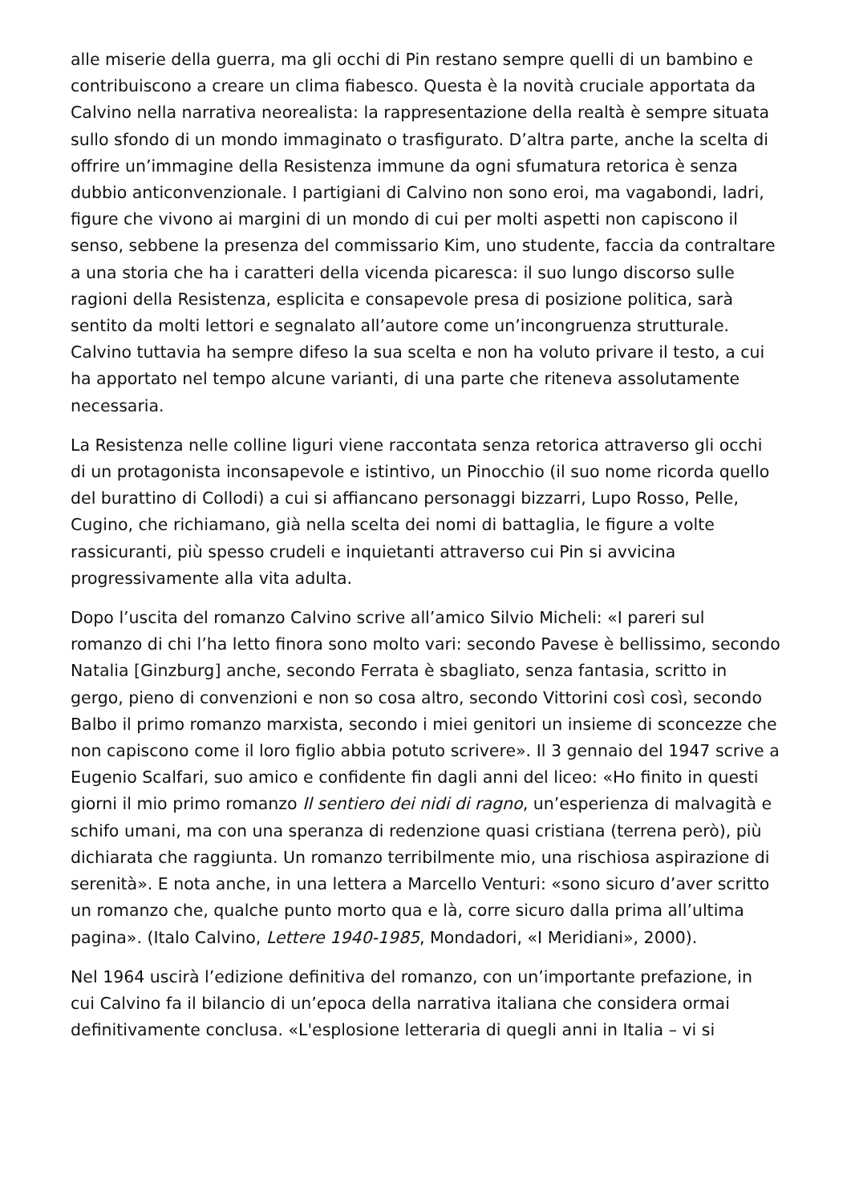alle miserie della guerra, ma gli occhi di Pin restano sempre quelli di un bambino e contribuiscono a creare un clima fiabesco. Questa è la novità cruciale apportata da Calvino nella narrativa neorealista: la rappresentazione della realtà è sempre situata sullo sfondo di un mondo immaginato o trasfigurato. D’altra parte, anche la scelta di offrire un’immagine della Resistenza immune da ogni sfumatura retorica è senza dubbio anticonvenzionale. I partigiani di Calvino non sono eroi, ma vagabondi, ladri, figure che vivono ai margini di un mondo di cui per molti aspetti non capiscono il senso, sebbene la presenza del commissario Kim, uno studente, faccia da contraltare a una storia che ha i caratteri della vicenda picaresca: il suo lungo discorso sulle ragioni della Resistenza, esplicita e consapevole presa di posizione politica, sarà sentito da molti lettori e segnalato all’autore come un’incongruenza strutturale. Calvino tuttavia ha sempre difeso la sua scelta e non ha voluto privare il testo, a cui ha apportato nel tempo alcune varianti, di una parte che riteneva assolutamente necessaria.
La Resistenza nelle colline liguri viene raccontata senza retorica attraverso gli occhi di un protagonista inconsapevole e istintivo, un Pinocchio (il suo nome ricorda quello del burattino di Collodi) a cui si affiancano personaggi bizzarri, Lupo Rosso, Pelle, Cugino, che richiamano, già nella scelta dei nomi di battaglia, le figure a volte rassicuranti, più spesso crudeli e inquietanti attraverso cui Pin si avvicina progressivamente alla vita adulta.
Dopo l’uscita del romanzo Calvino scrive all’amico Silvio Micheli: «I pareri sul romanzo di chi l’ha letto finora sono molto vari: secondo Pavese è bellissimo, secondo Natalia [Ginzburg] anche, secondo Ferrata è sbagliato, senza fantasia, scritto in gergo, pieno di convenzioni e non so cosa altro, secondo Vittorini così così, secondo Balbo il primo romanzo marxista, secondo i miei genitori un insieme di sconcezze che non capiscono come il loro figlio abbia potuto scrivere». Il 3 gennaio del 1947 scrive a Eugenio Scalfari, suo amico e confidente fin dagli anni del liceo: «Ho finito in questi giorni il mio primo romanzo Il sentiero dei nidi di ragno, un’esperienza di malvagità e schifo umani, ma con una speranza di redenzione quasi cristiana (terrena però), più dichiarata che raggiunta. Un romanzo terribilmente mio, una rischiosa aspirazione di serenità». E nota anche, in una lettera a Marcello Venturi: «sono sicuro d’aver scritto un romanzo che, qualche punto morto qua e là, corre sicuro dalla prima all’ultima pagina». (Italo Calvino, Lettere 1940-1985, Mondadori, «I Meridiani», 2000).
Nel 1964 uscirà l’edizione definitiva del romanzo, con un’importante prefazione, in cui Calvino fa il bilancio di un’epoca della narrativa italiana che considera ormai definitivamente conclusa. «L'esplosione letteraria di quegli anni in Italia – vi si